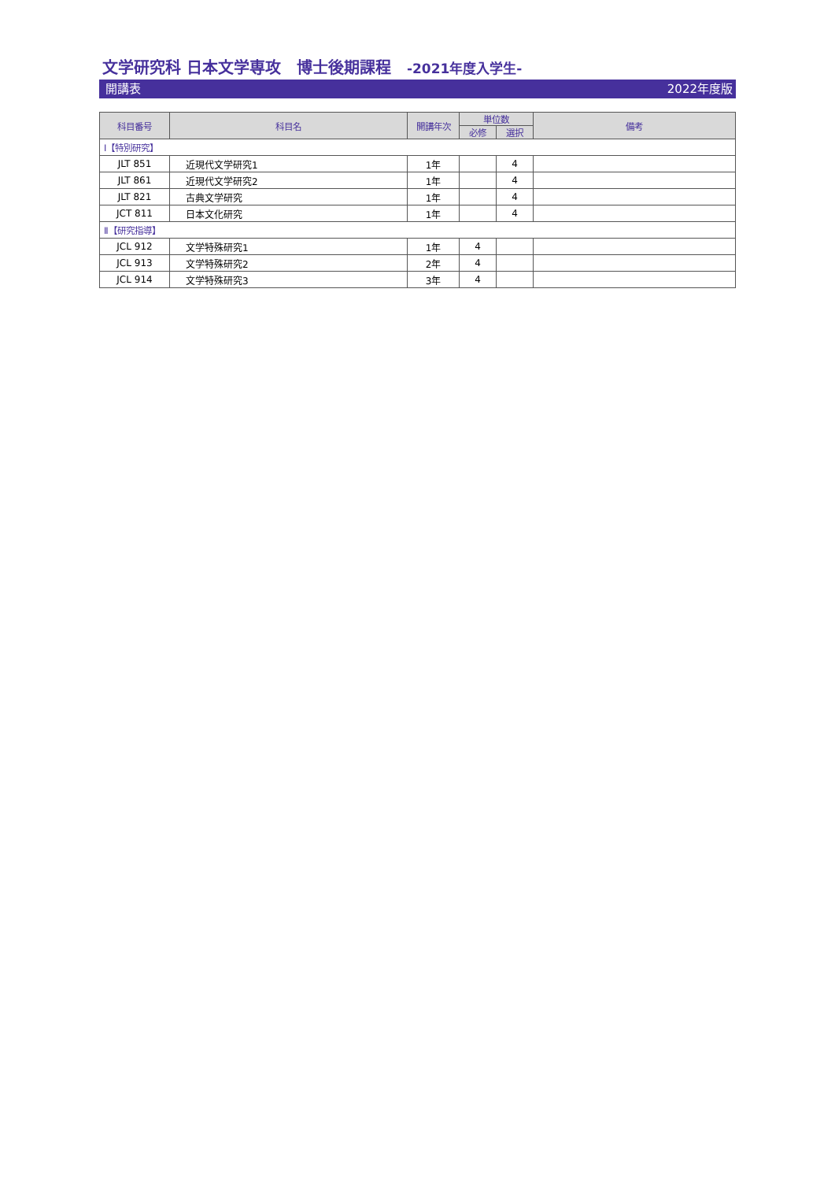文学研究科 日本文学専攻　博士後期課程　-2021年度入学生-
開講表 2022年度版
| 科目番号 | 科目名 | 開講年次 | 単位数 | | 備考 |
| --- | --- | --- | --- | --- | --- |
| | | | 必修 | 選択 | |
| Ⅰ【特別研究】 | | | | | |
| JLT 851 | 近現代文学研究1 | 1年 | | 4 | |
| JLT 861 | 近現代文学研究2 | 1年 | | 4 | |
| JLT 821 | 古典文学研究 | 1年 | | 4 | |
| JCT 811 | 日本文化研究 | 1年 | | 4 | |
| Ⅱ【研究指導】 | | | | | |
| JCL 912 | 文学特殊研究1 | 1年 | 4 | | |
| JCL 913 | 文学特殊研究2 | 2年 | 4 | | |
| JCL 914 | 文学特殊研究3 | 3年 | 4 | | |